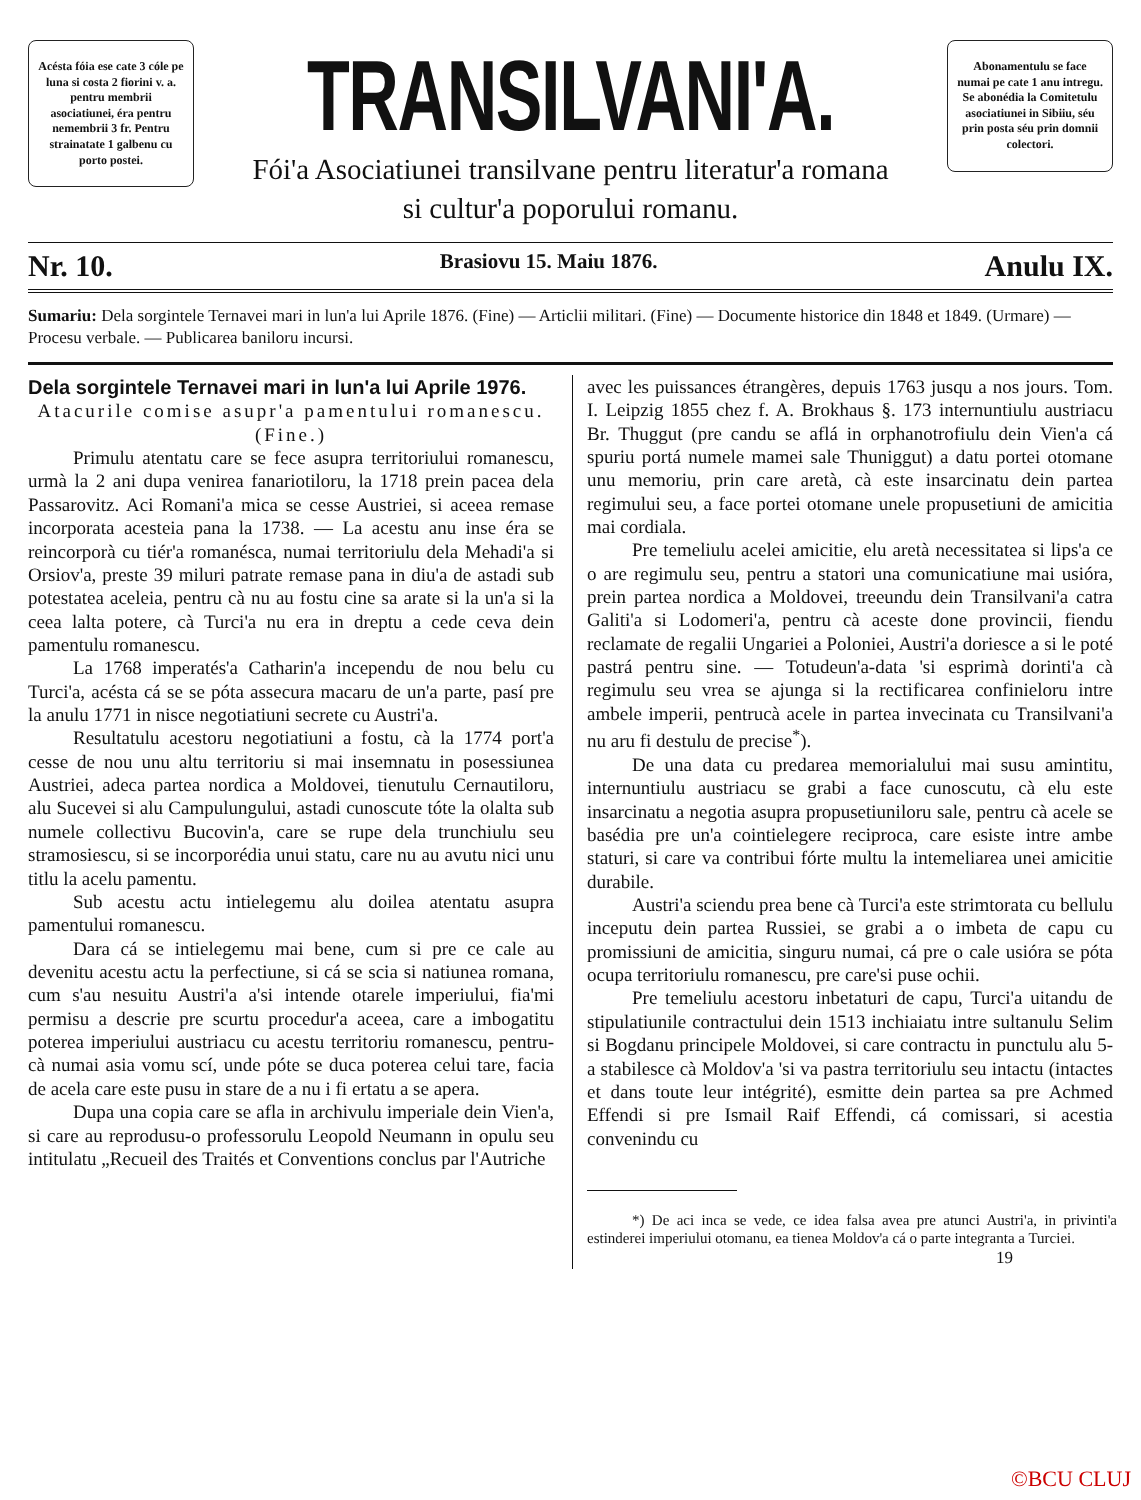Acésta fóia ese cate 3 cóle pe luna si costa 2 fiorini v. a. pentru membrii asociatiunei, éra pentru nemembrii 3 fr. Pentru strainatate 1 galbenu cu porto postei.
TRANSILVANI'A.
Fói'a Asociatiunei transilvane pentru literatur'a romana
si cultur'a poporului romanu.
Abonamentulu se face numai pe cate 1 anu intregu. Se abonédia la Comitetulu asociatiunei in Sibiiu, séu prin posta séu prin domnii colectori.
Nr. 10. Brasiovu 15. Maiu 1876. Anulu IX.
Sumariu: Dela sorgintele Ternavei mari in lun'a lui Aprile 1876. (Fine) — Articlii militari. (Fine) — Documente historice din 1848 et 1849. (Urmare) — Procesu verbale. — Publicarea baniloru incursi.
Dela sorgintele Ternavei mari in lun'a lui Aprile 1976.
Atacurile comise asupr'a pamentului romanescu.
(Fine.)
Primulu atentatu care se fece asupra territoriului romanescu, urmà la 2 ani dupa venirea fanariotiloru, la 1718 prein pacea dela Passarovitz. Aci Romani'a mica se cesse Austriei, si aceea remase incorporata acesteia pana la 1738. — La acestu anu inse éra se reincorporà cu tiér'a romanésca, numai territoriulu dela Mehadi'a si Orsiov'a, preste 39 miluri patrate remase pana in diu'a de astadi sub potestatea aceleia, pentru cà nu au fostu cine sa arate si la un'a si la ceea lalta potere, cà Turci'a nu era in dreptu a cede ceva dein pamentulu romanescu.
La 1768 imperatés'a Catharin'a incependu de nou belu cu Turci'a, acésta cá se se póta assecura macaru de un'a parte, pasí pre la anulu 1771 in nisce negotiatiuni secrete cu Austri'a.
Resultatulu acestoru negotiatiuni a fostu, cà la 1774 port'a cesse de nou unu altu territoriu si mai insemnatu in posessiunea Austriei, adeca partea nordica a Moldovei, tienutulu Cernautiloru, alu Sucevei si alu Campulungului, astadi cunoscute tóte la olalta sub numele collectivu Bucovin'a, care se rupe dela trunchiulu seu stramosiescu, si se incorporédia unui statu, care nu au avutu nici unu titlu la acelu pamentu.
Sub acestu actu intielegemu alu doilea atentatu asupra pamentului romanescu.
Dara cá se intielegemu mai bene, cum si pre ce cale au devenitu acestu actu la perfectiune, si cá se scia si natiunea romana, cum s'au nesuitu Austri'a a'si intende otarele imperiului, fia'mi permisu a descrie pre scurtu procedur'a aceea, care a imbogatitu poterea imperiului austriacu cu acestu territoriu romanescu, pentru-cà numai asia vomu scí, unde póte se duca poterea celui tare, facia de acela care este pusu in stare de a nu i fi ertatu a se apera.
Dupa una copia care se afla in archivulu imperiale dein Vien'a, si care au reprodusu-o professorulu Leopold Neumann in opulu seu intitulatu „Recueil des Traités et Conventions conclus par l'Autriche
avec les puissances étrangères, depuis 1763 jusqu a nos jours. Tom. I. Leipzig 1855 chez f. A. Brokhaus §. 173 internuntiulu austriacu Br. Thuggut (pre candu se aflá in orphanotrofiulu dein Vien'a cá spuriu portá numele mamei sale Thuniggut) a datu portei otomane unu memoriu, prin care aretà, cà este insarcinatu dein partea regimului seu, a face portei otomane unele propusetiuni de amicitia mai cordiala.
Pre temeliulu acelei amicitie, elu aretà necessitatea si lips'a ce o are regimulu seu, pentru a statori una comunicatiune mai usióra, prein partea nordica a Moldovei, treeundu dein Transilvani'a catra Galiti'a si Lodomeri'a, pentru cà aceste done provincii, fiendu reclamate de regalii Ungariei a Poloniei, Austri'a doriesce a si le poté pastrá pentru sine. — Totudeun'a-data 'si esprimà dorinti'a cà regimulu seu vrea se ajunga si la rectificarea confinieloru intre ambele imperii, pentrucà acele in partea invecinata cu Transilvani'a nu aru fi destulu de precise<sup>*</sup>).
De una data cu predarea memorialului mai susu amintitu, internuntiulu austriacu se grabi a face cunoscutu, cà elu este insarcinatu a negotia asupra propusetiuniloru sale, pentru cà acele se basédia pre un'a cointielegere reciproca, care esiste intre ambe staturi, si care va contribui fórte multu la intemeliarea unei amicitie durabile.
Austri'a sciendu prea bene cà Turci'a este strimtorata cu bellulu inceputu dein partea Russiei, se grabi a o imbeta de capu cu promissiuni de amicitia, singuru numai, cá pre o cale usióra se póta ocupa territoriulu romanescu, pre care'si puse ochii.
Pre temeliulu acestoru inbetaturi de capu, Turci'a uitandu de stipulatiunile contractului dein 1513 inchiaiatu intre sultanulu Selim si Bogdanu principele Moldovei, si care contractu in punctulu alu 5-a stabilesce cà Moldov'a 'si va pastra territoriulu seu intactu (intactes et dans toute leur intégrité), esmitte dein partea sa pre Achmed Effendi si pre Ismail Raif Effendi, cá comissari, si acestia convenindu cu
*) De aci inca se vede, ce idea falsa avea pre atunci Austri'a, in privinti'a estinderei imperiului otomanu, ea tienea Moldov'a cá o parte integranta a Turciei.
19
©BCU CLUJ